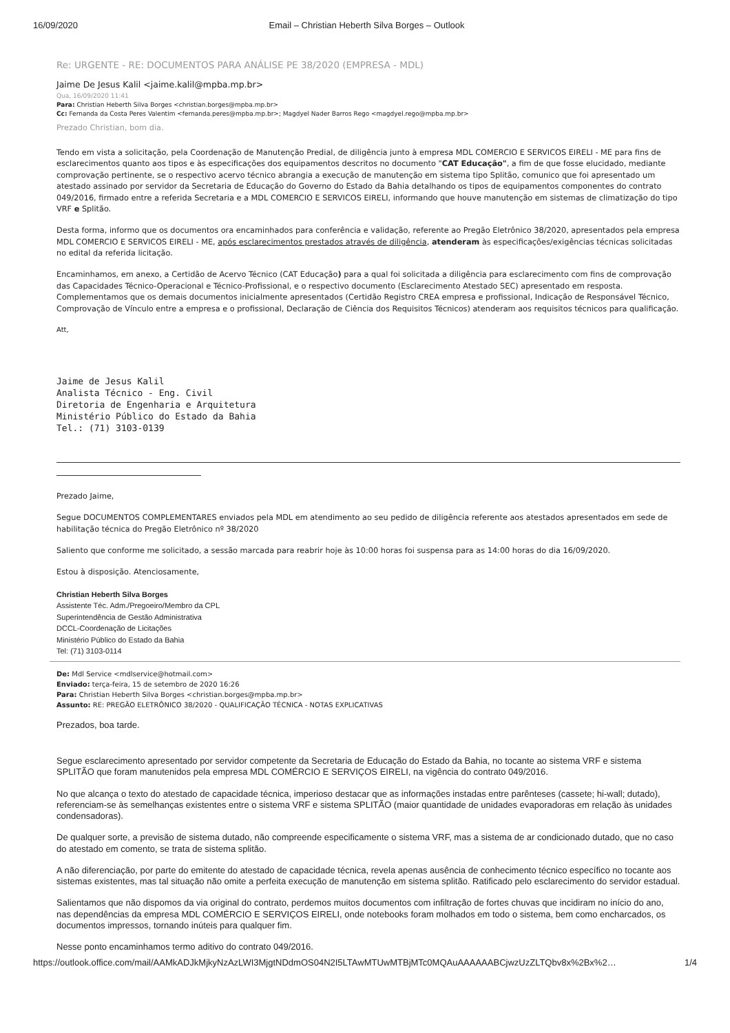16/09/2020 Email – Christian Heberth Silva Borges – Outlook
Re: URGENTE - RE: DOCUMENTOS PARA ANÁLISE PE 38/2020 (EMPRESA - MDL)
Jaime De Jesus Kalil <jaime.kalil@mpba.mp.br>
Qua, 16/09/2020 11:41
Para: Christian Heberth Silva Borges <christian.borges@mpba.mp.br>
Cc: Fernanda da Costa Peres Valentim <fernanda.peres@mpba.mp.br>; Magdyel Nader Barros Rego <magdyel.rego@mpba.mp.br>
Prezado Christian, bom dia.
Tendo em vista a solicitação, pela Coordenação de Manutenção Predial, de diligência junto à empresa MDL COMERCIO E SERVICOS EIRELI - ME para fins de esclarecimentos quanto aos tipos e às especificações dos equipamentos descritos no documento "CAT Educação", a fim de que fosse elucidado, mediante comprovação pertinente, se o respectivo acervo técnico abrangia a execução de manutenção em sistema tipo Splitão, comunico que foi apresentado um atestado assinado por servidor da Secretaria de Educação do Governo do Estado da Bahia detalhando os tipos de equipamentos componentes do contrato 049/2016, firmado entre a referida Secretaria e a MDL COMERCIO E SERVICOS EIRELI, informando que houve manutenção em sistemas de climatização do tipo VRF e Splitão.
Desta forma, informo que os documentos ora encaminhados para conferência e validação, referente ao Pregão Eletrônico 38/2020, apresentados pela empresa MDL COMERCIO E SERVICOS EIRELI - ME, após esclarecimentos prestados através de diligência, atenderam às especificações/exigências técnicas solicitadas no edital da referida licitação.
Encaminhamos, em anexo, a Certidão de Acervo Técnico (CAT Educação) para a qual foi solicitada a diligência para esclarecimento com fins de comprovação das Capacidades Técnico-Operacional e Técnico-Profissional, e o respectivo documento (Esclarecimento Atestado SEC) apresentado em resposta. Complementamos que os demais documentos inicialmente apresentados (Certidão Registro CREA empresa e profissional, Indicação de Responsável Técnico, Comprovação de Vínculo entre a empresa e o profissional, Declaração de Ciência dos Requisitos Técnicos) atenderam aos requisitos técnicos para qualificação.
Att,
Jaime de Jesus Kalil
Analista Técnico - Eng. Civil
Diretoria de Engenharia e Arquitetura
Ministério Público do Estado da Bahia
Tel.: (71) 3103-0139
Prezado Jaime,
Segue DOCUMENTOS COMPLEMENTARES enviados pela MDL em atendimento ao seu pedido de diligência referente aos atestados apresentados em sede de habilitação técnica do Pregão Eletrônico nº 38/2020
Saliento que conforme me solicitado, a sessão marcada para reabrir hoje às 10:00 horas foi suspensa para as 14:00 horas do dia 16/09/2020.
Estou à disposição. Atenciosamente,
Christian Heberth Silva Borges
Assistente Téc. Adm./Pregoeiro/Membro da CPL
Superintendência de Gestão Administrativa
DCCL-Coordenação de Licitações
Ministério Público do Estado da Bahia
Tel: (71) 3103-0114
De: Mdl Service <mdlservice@hotmail.com>
Enviado: terça-feira, 15 de setembro de 2020 16:26
Para: Christian Heberth Silva Borges <christian.borges@mpba.mp.br>
Assunto: RE: PREGÃO ELETRÔNICO 38/2020 - QUALIFICAÇÃO TÉCNICA - NOTAS EXPLICATIVAS
Prezados, boa tarde.
Segue esclarecimento apresentado por servidor competente da Secretaria de Educação do Estado da Bahia, no tocante ao sistema VRF e sistema SPLITÃO que foram manutenidos pela empresa MDL COMÉRCIO E SERVIÇOS EIRELI, na vigência do contrato 049/2016.
No que alcança o texto do atestado de capacidade técnica, imperioso destacar que as informações instadas entre parênteses (cassete; hi-wall; dutado), referenciam-se às semelhanças existentes entre o sistema VRF e sistema SPLITÃO (maior quantidade de unidades evaporadoras em relação às unidades condensadoras).
De qualquer sorte, a previsão de sistema dutado, não compreende especificamente o sistema VRF, mas a sistema de ar condicionado dutado, que no caso do atestado em comento, se trata de sistema splitão.
A não diferenciação, por parte do emitente do atestado de capacidade técnica, revela apenas ausência de conhecimento técnico específico no tocante aos sistemas existentes, mas tal situação não omite a perfeita execução de manutenção em sistema splitão. Ratificado pelo esclarecimento do servidor estadual.
Salientamos que não dispomos da via original do contrato, perdemos muitos documentos com infiltração de fortes chuvas que incidiram no início do ano, nas dependências da empresa MDL COMÉRCIO E SERVIÇOS EIRELI, onde notebooks foram molhados em todo o sistema, bem como encharcados, os documentos impressos, tornando inúteis para qualquer fim.
Nesse ponto encaminhamos termo aditivo do contrato 049/2016.
https://outlook.office.com/mail/AAMkADJkMjkyNzAzLWI3MjgtNDdmOS04N2I5LTAwMTUwMTBjMTc0MQAuAAAAAABCjwzUzZLTQbv8x%2Bx%2… 1/4